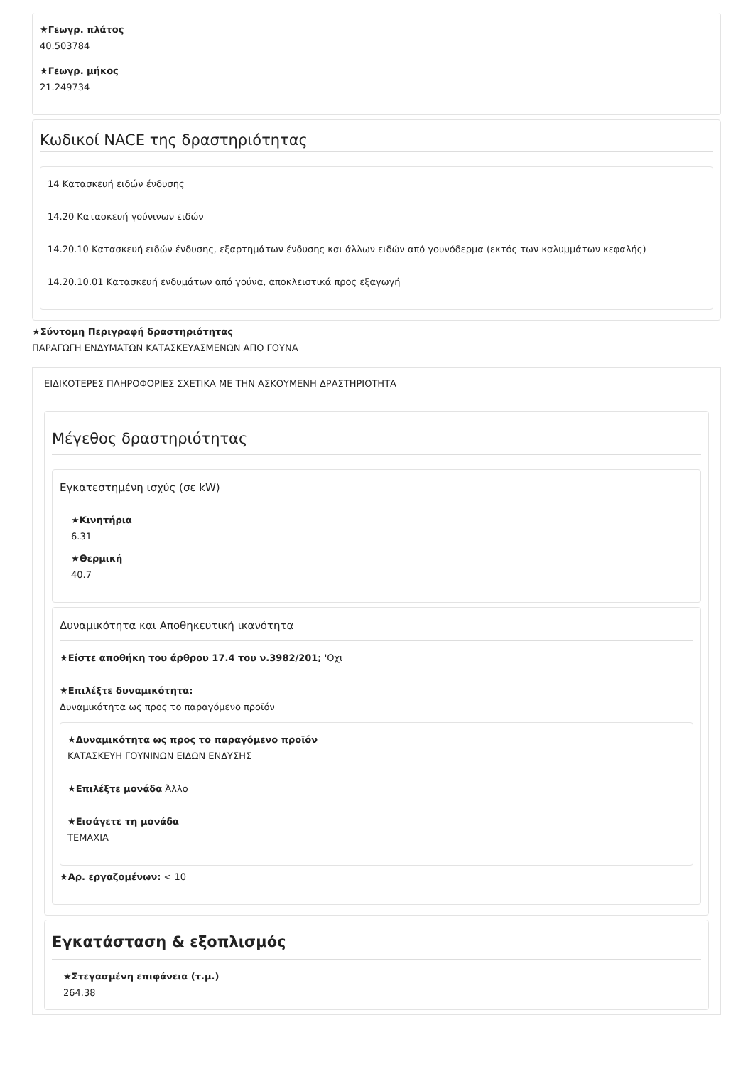★Γεωγρ. πλάτος
40.503784
★Γεωγρ. μήκος
21.249734
Κωδικοί NACE της δραστηριότητας
14 Κατασκευή ειδών ένδυσης
14.20 Κατασκευή γούνινων ειδών
14.20.10 Κατασκευή ειδών ένδυσης, εξαρτημάτων ένδυσης και άλλων ειδών από γουνόδερμα (εκτός των καλυμμάτων κεφαλής)
14.20.10.01 Κατασκευή ενδυμάτων από γούνα, αποκλειστικά προς εξαγωγή
★Σύντομη Περιγραφή δραστηριότητας
ΠΑΡΑΓΩΓΗ ΕΝΔΥΜΑΤΩΝ ΚΑΤΑΣΚΕΥΑΣΜΕΝΩΝ ΑΠΟ ΓΟΥΝΑ
ΕΙΔΙΚΟΤΕΡΕΣ ΠΛΗΡΟΦΟΡΙΕΣ ΣΧΕΤΙΚΑ ΜΕ ΤΗΝ ΑΣΚΟΥΜΕΝΗ ΔΡΑΣΤΗΡΙΟΤΗΤΑ
Μέγεθος δραστηριότητας
Εγκατεστημένη ισχύς (σε kW)
★Κινητήρια
6.31
★Θερμική
40.7
Δυναμικότητα και Αποθηκευτική ικανότητα
★Είστε αποθήκη του άρθρου 17.4 του ν.3982/201; 'Οχι
★Επιλέξτε δυναμικότητα:
Δυναμικότητα ως προς το παραγόμενο προϊόν
★Δυναμικότητα ως προς το παραγόμενο προϊόν
ΚΑΤΑΣΚΕΥΗ ΓΟΥΝΙΝΩΝ ΕΙΔΩΝ ΕΝΔΥΣΗΣ
★Επιλέξτε μονάδα Άλλο
★Εισάγετε τη μονάδα
ΤΕΜΑΧΙΑ
★Αρ. εργαζομένων: < 10
Εγκατάσταση & εξοπλισμός
★Στεγασμένη επιφάνεια (τ.μ.)
264.38